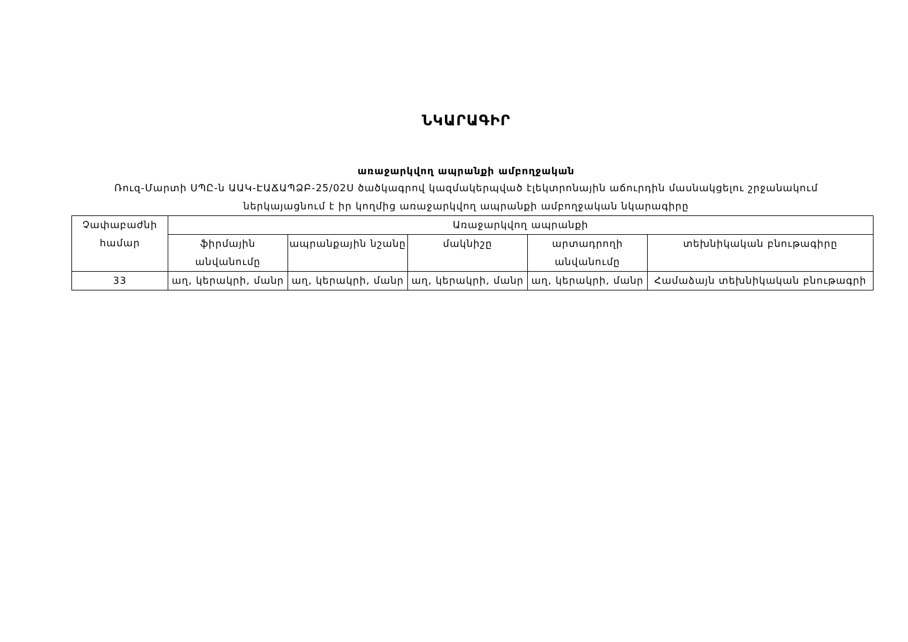ՆԿԱՐԱԳԻՐ
առաջարկվող ապրանքի ամբողջական
Ռուզ-Մարտի ՍՊԸ-ն ԱԱԿ-ԷԱՃԱՊՁԲ-25/02Ս ծածկագրով կազմակերպված էլեկտրոնային աճուրդին մասնակցելու շրջանակում
ներկայացնում է իր կողմից առաջարկվող ապրանքի ամբողջական նկարագիրը
| Չափաբաժնի համար | Առաջարկվող ապրանքի | | | | |
| --- | --- | --- | --- | --- | --- |
| | ֆիրմային անվանումը | ապրանքային նշանը | մակնիշը | արտադրողի անվանումը | տեխնիկական բնութագիրը |
| 33 | աղ, կերակրի, մանր | աղ, կերակրի, մանր | աղ, կերակրի, մանր | աղ, կերակրի, մանր | Համաձայն տեխնիկական բնութագրի |